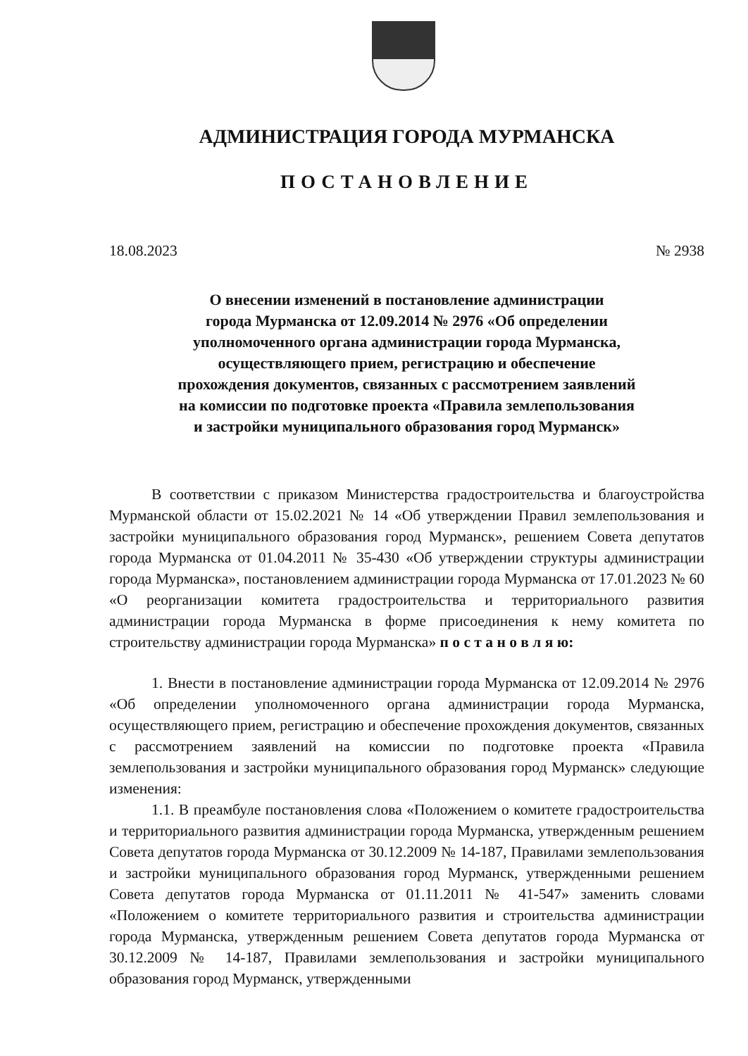АДМИНИСТРАЦИЯ ГОРОДА МУРМАНСКА
ПОСТАНОВЛЕНИЕ
18.08.2023 № 2938
О внесении изменений в постановление администрации
города Мурманска от 12.09.2014 № 2976 «Об определении
уполномоченного органа администрации города Мурманска,
осуществляющего прием, регистрацию и обеспечение
прохождения документов, связанных с рассмотрением заявлений
на комиссии по подготовке проекта «Правила землепользования
и застройки муниципального образования город Мурманск»
В соответствии с приказом Министерства градостроительства и благоустройства Мурманской области от 15.02.2021 № 14 «Об утверждении Правил землепользования и застройки муниципального образования город Мурманск», решением Совета депутатов города Мурманска от 01.04.2011 № 35-430 «Об утверждении структуры администрации города Мурманска», постановлением администрации города Мурманска от 17.01.2023 № 60 «О реорганизации комитета градостроительства и территориального развития администрации города Мурманска в форме присоединения к нему комитета по строительству администрации города Мурманска» п о с т а н о в л я ю:
1. Внести в постановление администрации города Мурманска от 12.09.2014 № 2976 «Об определении уполномоченного органа администрации города Мурманска, осуществляющего прием, регистрацию и обеспечение прохождения документов, связанных с рассмотрением заявлений на комиссии по подготовке проекта «Правила землепользования и застройки муниципального образования город Мурманск» следующие изменения:
1.1. В преамбуле постановления слова «Положением о комитете градостроительства и территориального развития администрации города Мурманска, утвержденным решением Совета депутатов города Мурманска от 30.12.2009 № 14-187, Правилами землепользования и застройки муниципального образования город Мурманск, утвержденными решением Совета депутатов города Мурманска от 01.11.2011 № 41-547» заменить словами «Положением о комитете территориального развития и строительства администрации города Мурманска, утвержденным решением Совета депутатов города Мурманска от 30.12.2009 № 14-187, Правилами землепользования и застройки муниципального образования город Мурманск, утвержденными